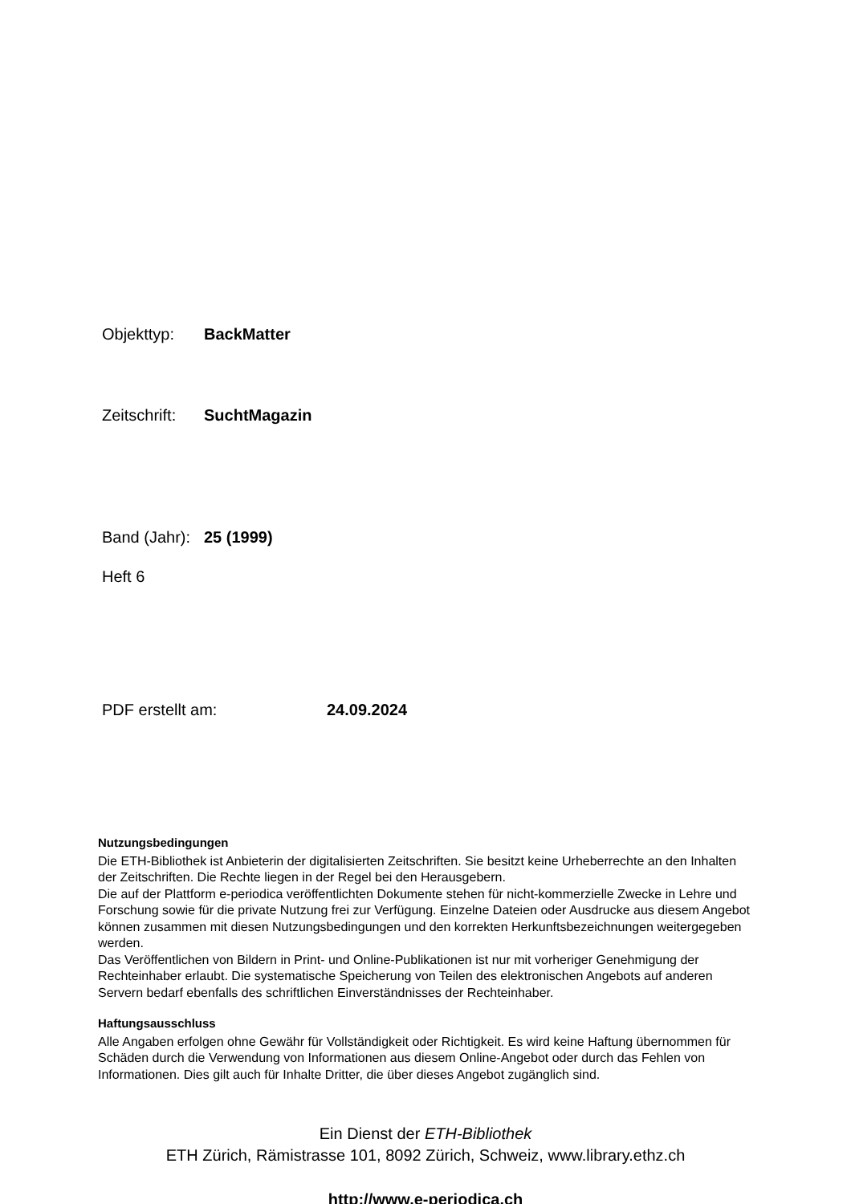Objekttyp: BackMatter
Zeitschrift: SuchtMagazin
Band (Jahr): 25 (1999)
Heft 6
PDF erstellt am: 24.09.2024
Nutzungsbedingungen
Die ETH-Bibliothek ist Anbieterin der digitalisierten Zeitschriften. Sie besitzt keine Urheberrechte an den Inhalten der Zeitschriften. Die Rechte liegen in der Regel bei den Herausgebern.
Die auf der Plattform e-periodica veröffentlichten Dokumente stehen für nicht-kommerzielle Zwecke in Lehre und Forschung sowie für die private Nutzung frei zur Verfügung. Einzelne Dateien oder Ausdrucke aus diesem Angebot können zusammen mit diesen Nutzungsbedingungen und den korrekten Herkunftsbezeichnungen weitergegeben werden.
Das Veröffentlichen von Bildern in Print- und Online-Publikationen ist nur mit vorheriger Genehmigung der Rechteinhaber erlaubt. Die systematische Speicherung von Teilen des elektronischen Angebots auf anderen Servern bedarf ebenfalls des schriftlichen Einverständnisses der Rechteinhaber.
Haftungsausschluss
Alle Angaben erfolgen ohne Gewähr für Vollständigkeit oder Richtigkeit. Es wird keine Haftung übernommen für Schäden durch die Verwendung von Informationen aus diesem Online-Angebot oder durch das Fehlen von Informationen. Dies gilt auch für Inhalte Dritter, die über dieses Angebot zugänglich sind.
Ein Dienst der ETH-Bibliothek
ETH Zürich, Rämistrasse 101, 8092 Zürich, Schweiz, www.library.ethz.ch
http://www.e-periodica.ch